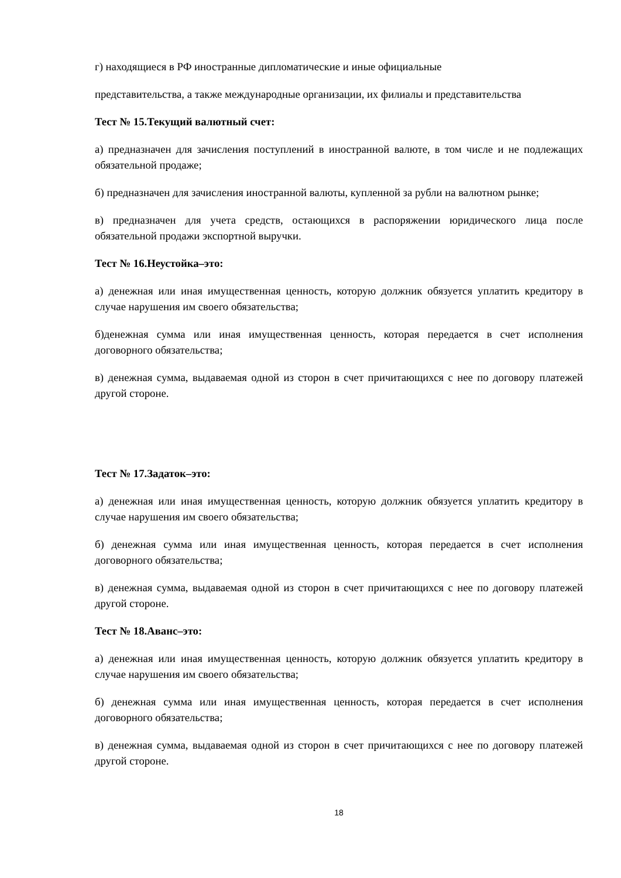г) находящиеся в РФ иностранные дипломатические и иные официальные
представительства, а также международные организации, их филиалы и представительства
Тест № 15.Текущий валютный счет:
а) предназначен для зачисления поступлений в иностранной валюте, в том числе и не подлежащих обязательной продаже;
б) предназначен для зачисления иностранной валюты, купленной за рубли на валютном рынке;
в) предназначен для учета средств, остающихся в распоряжении юридического лица после обязательной продажи экспортной выручки.
Тест № 16.Неустойка–это:
а) денежная или иная имущественная ценность, которую должник обязуется уплатить кредитору в случае нарушения им своего обязательства;
б)денежная сумма или иная имущественная ценность, которая передается в счет исполнения договорного обязательства;
в) денежная сумма, выдаваемая одной из сторон в счет причитающихся с нее по договору платежей другой стороне.
Тест № 17.Задаток–это:
а) денежная или иная имущественная ценность, которую должник обязуется уплатить кредитору в случае нарушения им своего обязательства;
б) денежная сумма или иная имущественная ценность, которая передается в счет исполнения договорного обязательства;
в) денежная сумма, выдаваемая одной из сторон в счет причитающихся с нее по договору платежей другой стороне.
Тест № 18.Аванс–это:
а) денежная или иная имущественная ценность, которую должник обязуется уплатить кредитору в случае нарушения им своего обязательства;
б) денежная сумма или иная имущественная ценность, которая передается в счет исполнения договорного обязательства;
в) денежная сумма, выдаваемая одной из сторон в счет причитающихся с нее по договору платежей другой стороне.
18